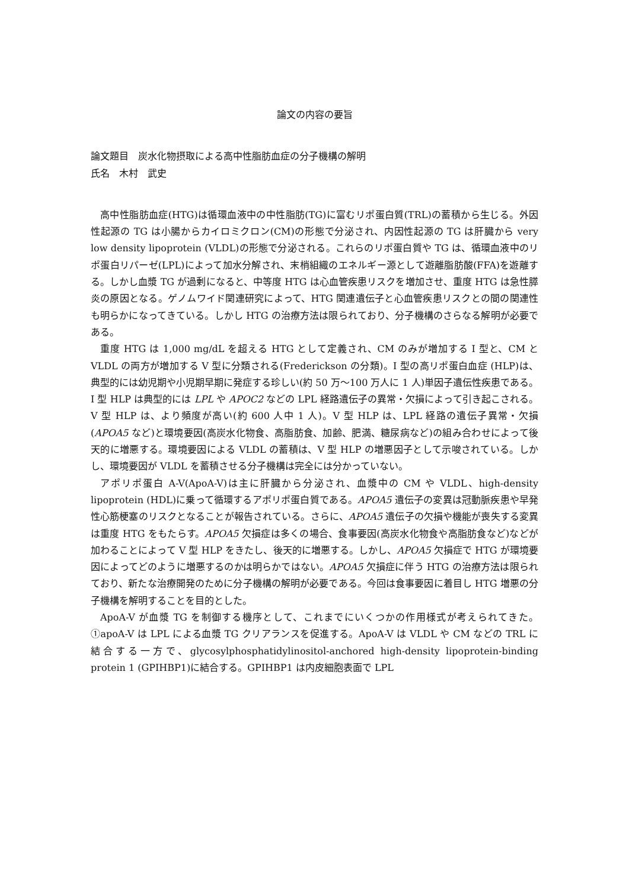論文の内容の要旨
論文題目　炭水化物摂取による高中性脂肪血症の分子機構の解明
氏名　木村　武史
高中性脂肪血症(HTG)は循環血液中の中性脂肪(TG)に富むリポ蛋白質(TRL)の蓄積から生じる。外因性起源の TG は小腸からカイロミクロン(CM)の形態で分泌され、内因性起源の TG は肝臓から very low density lipoprotein (VLDL)の形態で分泌される。これらのリポ蛋白質や TG は、循環血液中のリポ蛋白リパーゼ(LPL)によって加水分解され、末梢組織のエネルギー源として遊離脂肪酸(FFA)を遊離する。しかし血漿 TG が過剰になると、中等度 HTG は心血管疾患リスクを増加させ、重度 HTG は急性膵炎の原因となる。ゲノムワイド関連研究によって、HTG 関連遺伝子と心血管疾患リスクとの間の関連性も明らかになってきている。しかし HTG の治療方法は限られており、分子機構のさらなる解明が必要である。
重度 HTG は 1,000 mg/dL を超える HTG として定義され、CM のみが増加する I 型と、CM と VLDL の両方が増加する V 型に分類される(Frederickson の分類)。I 型の高リポ蛋白血症 (HLP)は、典型的には幼児期や小児期早期に発症する珍しい(約 50 万～100 万人に 1 人)単因子遺伝性疾患である。I 型 HLP は典型的には LPL や APOC2 などの LPL 経路遺伝子の異常・欠損によって引き起こされる。V 型 HLP は、より頻度が高い(約 600 人中 1 人)。V 型 HLP は、LPL 経路の遺伝子異常・欠損(APOA5 など)と環境要因(高炭水化物食、高脂肪食、加齢、肥満、糖尿病など)の組み合わせによって後天的に増悪する。環境要因による VLDL の蓄積は、V 型 HLP の増悪因子として示唆されている。しかし、環境要因が VLDL を蓄積させる分子機構は完全には分かっていない。
アポリポ蛋白 A-V(ApoA-V)は主に肝臓から分泌され、血漿中の CM や VLDL、high-density lipoprotein (HDL)に乗って循環するアポリポ蛋白質である。APOA5 遺伝子の変異は冠動脈疾患や早発性心筋梗塞のリスクとなることが報告されている。さらに、APOA5 遺伝子の欠損や機能が喪失する変異は重度 HTG をもたらす。APOA5 欠損症は多くの場合、食事要因(高炭水化物食や高脂肪食など)などが加わることによって V 型 HLP をきたし、後天的に増悪する。しかし、APOA5 欠損症で HTG が環境要因によってどのように増悪するのかは明らかではない。APOA5 欠損症に伴う HTG の治療方法は限られており、新たな治療開発のために分子機構の解明が必要である。今回は食事要因に着目し HTG 増悪の分子機構を解明することを目的とした。
ApoA-V が血漿 TG を制御する機序として、これまでにいくつかの作用様式が考えられてきた。①apoA-V は LPL による血漿 TG クリアランスを促進する。ApoA-V は VLDL や CM などの TRL に結合する一方で、glycosylphosphatidylinositol-anchored high-density lipoprotein-binding protein 1 (GPIHBP1)に結合する。GPIHBP1 は内皮細胞表面で LPL